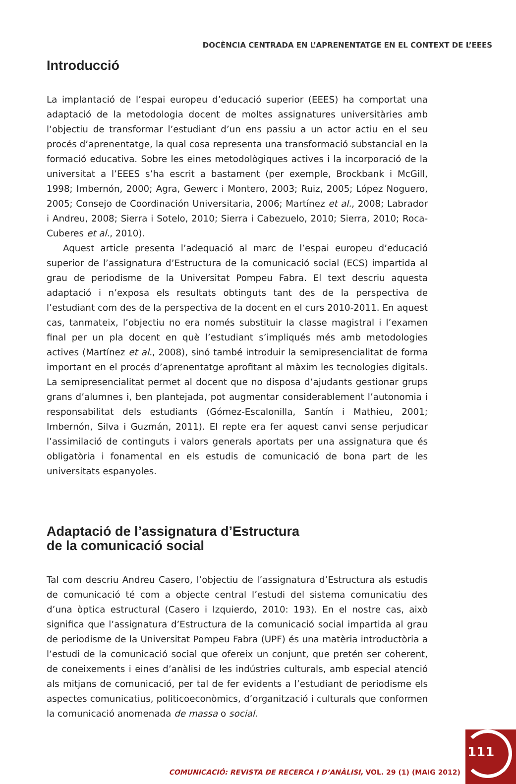DOCÈNCIA CENTRADA EN L’APRENENTATGE EN EL CONTEXT DE L’EEES
Introducció
La implantació de l’espai europeu d’educació superior (EEES) ha comportat una adaptació de la metodologia docent de moltes assignatures universitàries amb l’objectiu de transformar l’estudiant d’un ens passiu a un actor actiu en el seu procés d’aprenentatge, la qual cosa representa una transformació substancial en la formació educativa. Sobre les eines metodològiques actives i la incorporació de la universitat a l’EEES s’ha escrit a bastament (per exemple, Brockbank i McGill, 1998; Imbernón, 2000; Agra, Gewerc i Montero, 2003; Ruiz, 2005; López Noguero, 2005; Consejo de Coordinación Universitaria, 2006; Martínez et al., 2008; Labrador i Andreu, 2008; Sierra i Sotelo, 2010; Sierra i Cabezuelo, 2010; Sierra, 2010; Roca-Cuberes et al., 2010).
Aquest article presenta l’adequació al marc de l’espai europeu d’educació superior de l’assignatura d’Estructura de la comunicació social (ECS) impartida al grau de periodisme de la Universitat Pompeu Fabra. El text descriu aquesta adaptació i n’exposa els resultats obtinguts tant des de la perspectiva de l’estudiant com des de la perspectiva de la docent en el curs 2010-2011. En aquest cas, tanmateix, l’objectiu no era només substituir la classe magistral i l’examen final per un pla docent en què l’estudiant s’impliqués més amb metodologies actives (Martínez et al., 2008), sinó també introduir la semipresencialitat de forma important en el procés d’aprenentatge aprofitant al màxim les tecnologies digitals. La semipresencialitat permet al docent que no disposa d’ajudants gestionar grups grans d’alumnes i, ben plantejada, pot augmentar considerablement l’autonomia i responsabilitat dels estudiants (Gómez-Escalonilla, Santín i Mathieu, 2001; Imbernón, Silva i Guzmán, 2011). El repte era fer aquest canvi sense perjudicar l’assimilació de continguts i valors generals aportats per una assignatura que és obligatòria i fonamental en els estudis de comunicació de bona part de les universitats espanyoles.
Adaptació de l’assignatura d’Estructura
de la comunicació social
Tal com descriu Andreu Casero, l’objectiu de l’assignatura d’Estructura als estudis de comunicació té com a objecte central l’estudi del sistema comunicatiu des d’una òptica estructural (Casero i Izquierdo, 2010: 193). En el nostre cas, això significa que l’assignatura d’Estructura de la comunicació social impartida al grau de periodisme de la Universitat Pompeu Fabra (UPF) és una matèria introductòria a l’estudi de la comunicació social que ofereix un conjunt, que pretén ser coherent, de coneixements i eines d’anàlisi de les indústries culturals, amb especial atenció als mitjans de comunicació, per tal de fer evidents a l’estudiant de periodisme els aspectes comunicatius, politicoeconòmics, d’organització i culturals que conformen la comunicació anomenada de massa o social.
COMUNICACIÓ: REVISTA DE RECERCA I D’ANÀLISI, VOL. 29 (1) (MAIG 2012)
111